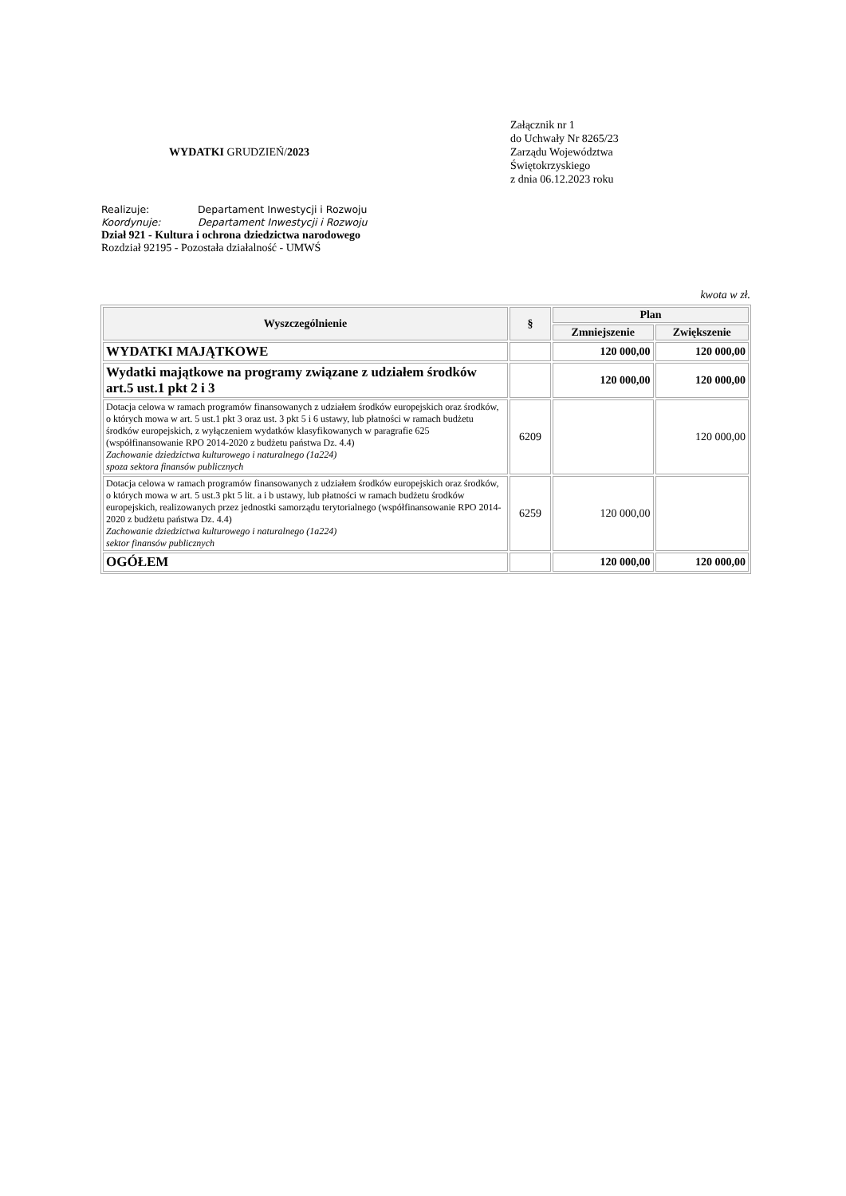WYDATKI GRUDZIEŃ/2023
Załącznik nr 1
do Uchwały Nr 8265/23
Zarządu Województwa
Świętokrzyskiego
z dnia 06.12.2023 roku
Realizuje: Departament Inwestycji i Rozwoju
Koordynuje: Departament Inwestycji i Rozwoju
Dział 921 - Kultura i ochrona dziedzictwa narodowego
Rozdział 92195 - Pozostała działalność - UMWŚ
kwota w zł.
| Wyszczególnienie | § | Plan | |
| --- | --- | --- | --- |
| | | Zmniejszenie | Zwiększenie |
| WYDATKI MAJĄTKOWE | | 120 000,00 | 120 000,00 |
| Wydatki majątkowe na programy związane z udziałem środków art.5 ust.1 pkt 2 i 3 | | 120 000,00 | 120 000,00 |
| Dotacja celowa w ramach programów finansowanych z udziałem środków europejskich oraz środków, o których mowa w art. 5 ust.1 pkt 3 oraz ust. 3 pkt 5 i 6 ustawy, lub płatności w ramach budżetu środków europejskich, z wyłączeniem wydatków klasyfikowanych w paragrafie 625 (współfinansowanie RPO 2014-2020 z budżetu państwa Dz. 4.4) Zachowanie dziedzictwa kulturowego i naturalnego (1a224) spoza sektora finansów publicznych | 6209 | | 120 000,00 |
| Dotacja celowa w ramach programów finansowanych z udziałem środków europejskich oraz środków, o których mowa w art. 5 ust.3 pkt 5 lit. a i b ustawy, lub płatności w ramach budżetu środków europejskich, realizowanych przez jednostki samorządu terytorialnego (współfinansowanie RPO 2014-2020 z budżetu państwa Dz. 4.4) Zachowanie dziedzictwa kulturowego i naturalnego (1a224) sektor finansów publicznych | 6259 | 120 000,00 | |
| OGÓŁEM | | 120 000,00 | 120 000,00 |